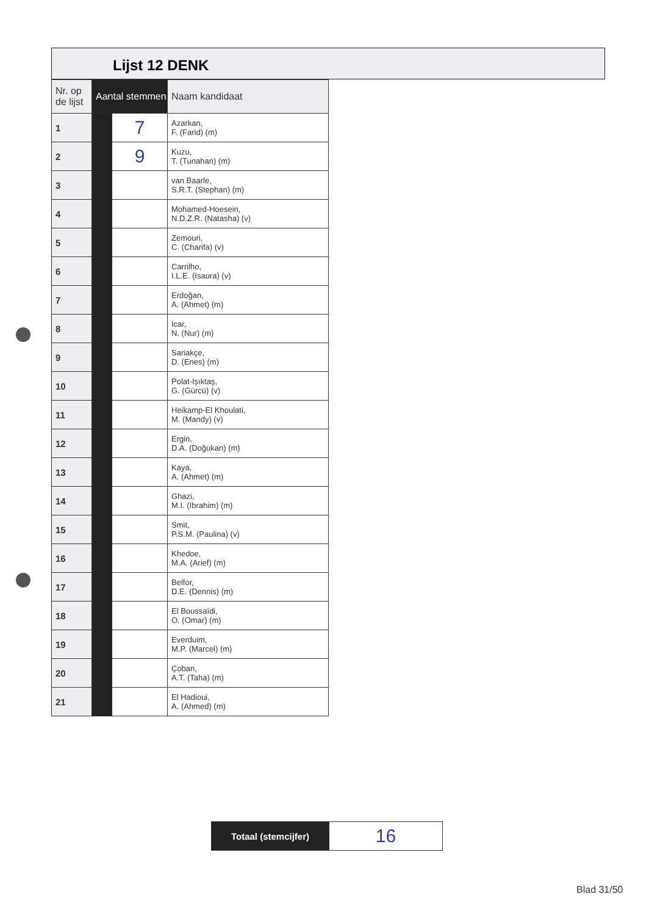Lijst 12 DENK
| Nr. op de lijst | Aantal stemmen | | Naam kandidaat |
| --- | --- | --- | --- |
| 1 | | 7 | Azarkan, F. (Farid) (m) |
| 2 | | 9 | Kuzu, T. (Tunahan) (m) |
| 3 | | | van Baarle, S.R.T. (Stephan) (m) |
| 4 | | | Mohamed-Hoesein, N.D.Z.R. (Natasha) (v) |
| 5 | | | Zemouri, C. (Charifa) (v) |
| 6 | | | Carrilho, I.L.E. (Isaura) (v) |
| 7 | | | Erdoğan, A. (Ahmet) (m) |
| 8 | | | Icar, N. (Nur) (m) |
| 9 | | | Sariakçe, D. (Enes) (m) |
| 10 | | | Polat-Işıktaş, G. (Gürcü) (v) |
| 11 | | | Heikamp-El Khoulati, M. (Mandy) (v) |
| 12 | | | Ergin, D.A. (Doğukan) (m) |
| 13 | | | Kaya, A. (Ahmet) (m) |
| 14 | | | Ghazi, M.I. (Ibrahim) (m) |
| 15 | | | Smit, P.S.M. (Paulina) (v) |
| 16 | | | Khedoe, M.A. (Arief) (m) |
| 17 | | | Belfor, D.E. (Dennis) (m) |
| 18 | | | El Boussaïdi, O. (Omar) (m) |
| 19 | | | Everduim, M.P. (Marcel) (m) |
| 20 | | | Çoban, A.T. (Taha) (m) |
| 21 | | | El Hadioui, A. (Ahmed) (m) |
| Totaal (stemcijfer) | 16 |
Blad 31/50